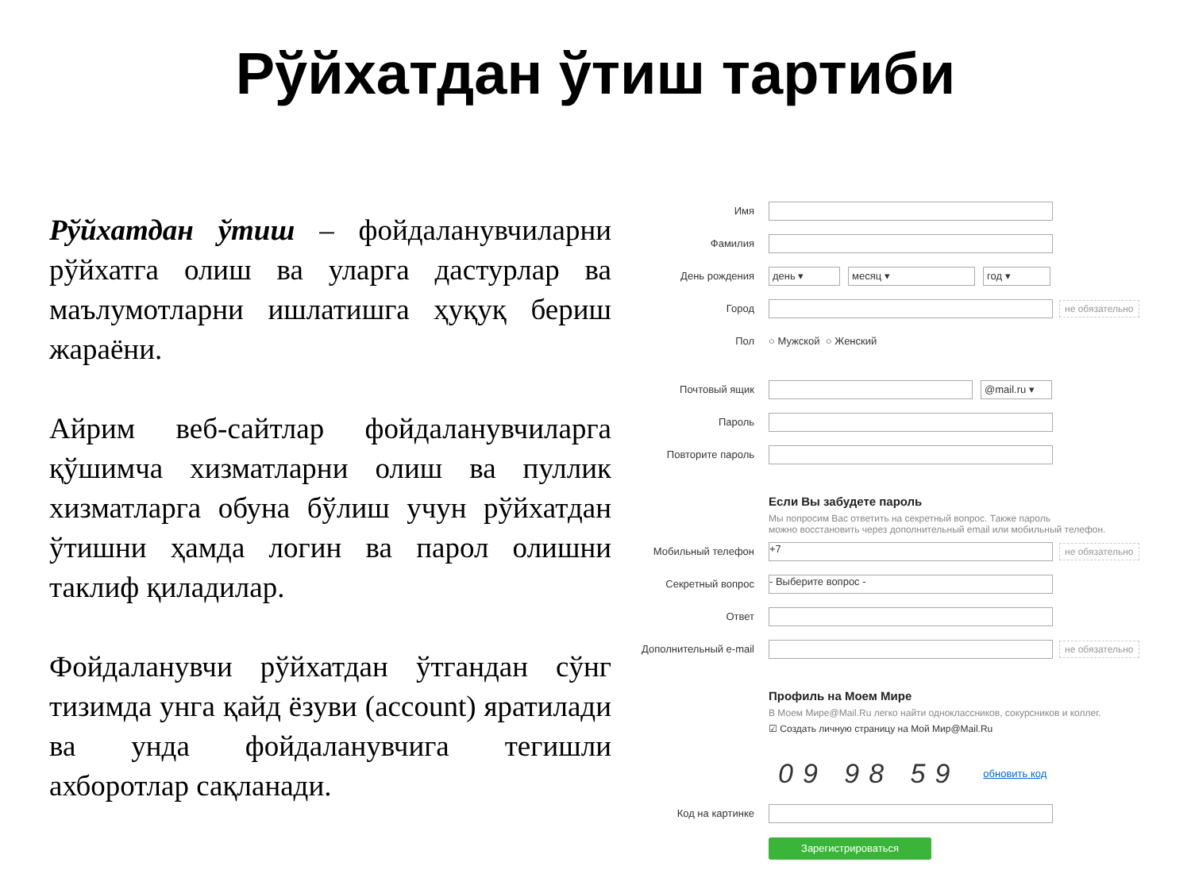Рўйхатдан ўтиш тартиби
Рўйхатдан ўтиш – фойдаланувчиларни рўйхатга олиш ва уларга дастурлар ва маълумотларни ишлатишга ҳуқуқ бериш жараёни.
Айрим веб-сайтлар фойдаланувчиларга қўшимча хизматларни олиш ва пуллик хизматларга обуна бўлиш учун рўйхатдан ўтишни ҳамда логин ва парол олишни таклиф қиладилар.
Фойдаланувчи рўйхатдан ўтгандан сўнг тизимда унга қайд ёзуви (account) яратилади ва унда фойдаланувчига тегишли ахборотлар сақланади.
Имя
Фамилия
День рождения день ▾ месяц ▾ год ▾
Город не обязательно
Пол ○ Мужской ○ Женский
Почтовый ящик @mail.ru ▾
Пароль
Повторите пароль
Если Вы забудете пароль
Мы попросим Вас ответить на секретный вопрос. Также пароль
можно восстановить через дополнительный email или мобильный телефон.
Мобильный телефон +7 не обязательно
Секретный вопрос - Выберите вопрос -
Ответ
Дополнительный e-mail не обязательно
Профиль на Моем Мире
В Моем Мире@Mail.Ru легко найти одноклассников, сокурсников и коллег.
☑ Создать личную страницу на Мой Мир@Mail.Ru
09 98 59 обновить код
Код на картинке
Зарегистрироваться